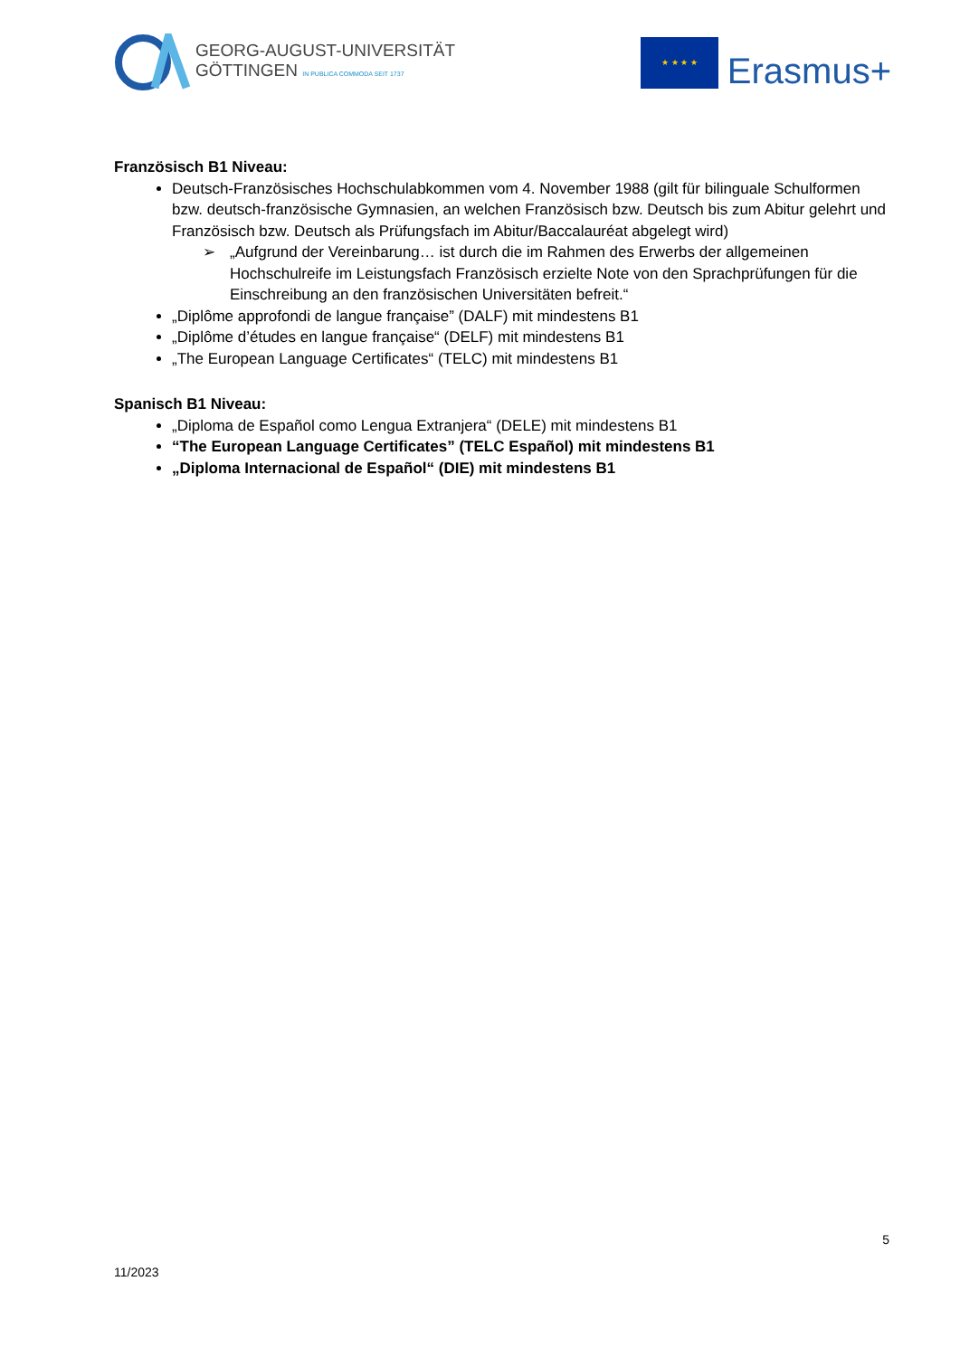GEORG-AUGUST-UNIVERSITÄT
GÖTTINGEN IN PUBLICA COMMODA SEIT 1737
★ ★ ★ ★
Erasmus+
Französisch B1 Niveau:
Deutsch-Französisches Hochschulabkommen vom 4. November 1988 (gilt für bilinguale Schulformen bzw. deutsch-französische Gymnasien, an welchen Französisch bzw. Deutsch bis zum Abitur gelehrt und Französisch bzw. Deutsch als Prüfungsfach im Abitur/Baccalauréat abgelegt wird)
➢ „Aufgrund der Vereinbarung… ist durch die im Rahmen des Erwerbs der allgemeinen Hochschulreife im Leistungsfach Französisch erzielte Note von den Sprachprüfungen für die Einschreibung an den französischen Universitäten befreit.“
„Diplôme approfondi de langue française” (DALF) mit mindestens B1
„Diplôme d’études en langue française“ (DELF) mit mindestens B1
„The European Language Certificates“ (TELC) mit mindestens B1
Spanisch B1 Niveau:
„Diploma de Español como Lengua Extranjera“ (DELE) mit mindestens B1
“The European Language Certificates” (TELC Español) mit mindestens B1
„Diploma Internacional de Español“ (DIE) mit mindestens B1
5
11/2023